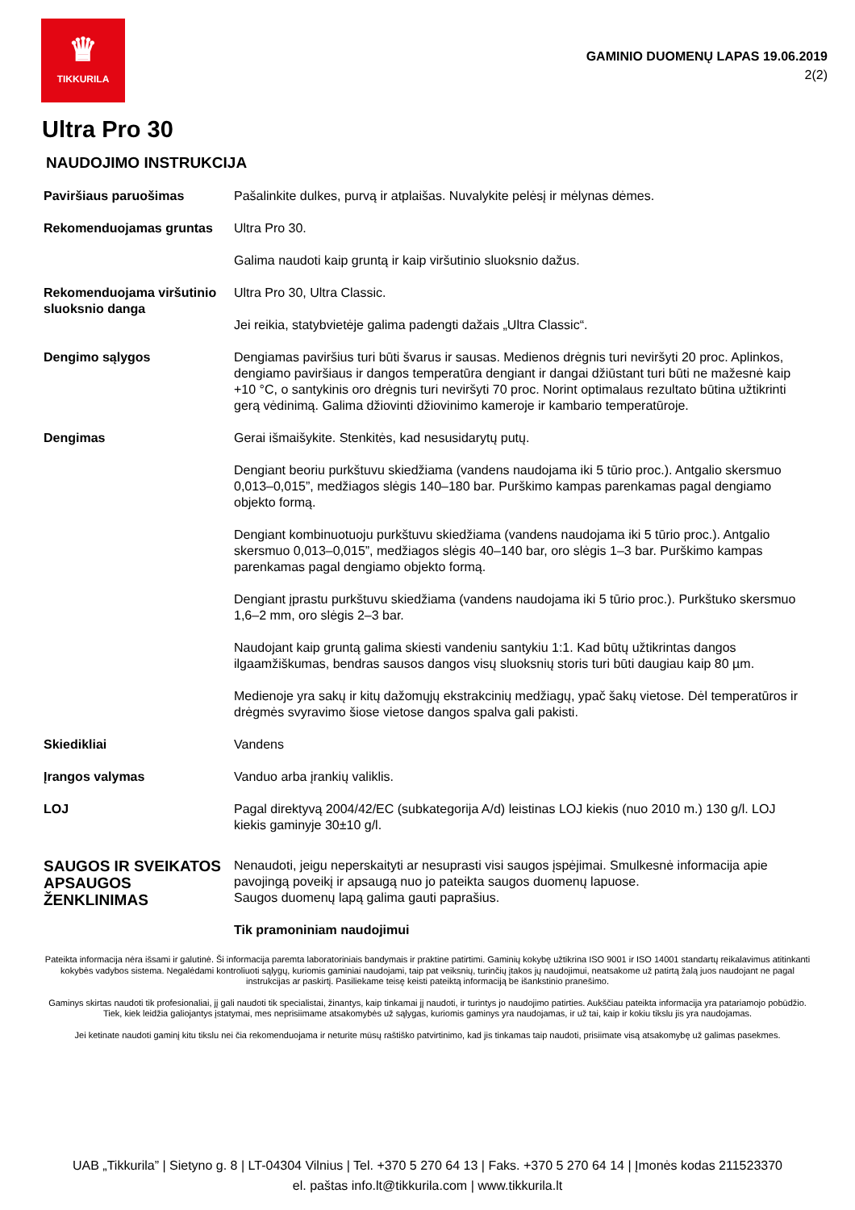♛
TIKKURILA
GAMINIO DUOMENŲ LAPAS 19.06.2019
2(2)
Ultra Pro 30
NAUDOJIMO INSTRUKCIJA
| Paviršiaus paruošimas | Pašalinkite dulkes, purvą ir atplaišas. Nuvalykite pelėsį ir mėlynas dėmes. |
| Rekomenduojamas gruntas | Ultra Pro 30. Galima naudoti kaip gruntą ir kaip viršutinio sluoksnio dažus. |
| Rekomenduojama viršutinio sluoksnio danga | Ultra Pro 30, Ultra Classic. Jei reikia, statybvietėje galima padengti dažais „Ultra Classic“. |
| Dengimo sąlygos | Dengiamas paviršius turi būti švarus ir sausas. Medienos drėgnis turi neviršyti 20 proc. Aplinkos, dengiamo paviršiaus ir dangos temperatūra dengiant ir dangai džiūstant turi būti ne mažesnė kaip +10 °C, o santykinis oro drėgnis turi neviršyti 70 proc. Norint optimalaus rezultato būtina užtikrinti gerą vėdinimą. Galima džiovinti džiovinimo kameroje ir kambario temperatūroje. |
| Dengimas | Gerai išmaišykite. Stenkitės, kad nesusidarytų putų. Dengiant beoriu purkštuvu skiedžiama (vandens naudojama iki 5 tūrio proc.). Antgalio skersmuo 0,013–0,015”, medžiagos slėgis 140–180 bar. Purškimo kampas parenkamas pagal dengiamo objekto formą. Dengiant kombinuotuoju purkštuvu skiedžiama (vandens naudojama iki 5 tūrio proc.). Antgalio skersmuo 0,013–0,015”, medžiagos slėgis 40–140 bar, oro slėgis 1–3 bar. Purškimo kampas parenkamas pagal dengiamo objekto formą. Dengiant įprastu purkštuvu skiedžiama (vandens naudojama iki 5 tūrio proc.). Purkštuko skersmuo 1,6–2 mm, oro slėgis 2–3 bar. Naudojant kaip gruntą galima skiesti vandeniu santykiu 1:1. Kad būtų užtikrintas dangos ilgaamžiškumas, bendras sausos dangos visų sluoksnių storis turi būti daugiau kaip 80 µm. Medienoje yra sakų ir kitų dažomųjų ekstrakcinių medžiagų, ypač šakų vietose. Dėl temperatūros ir drėgmės svyravimo šiose vietose dangos spalva gali pakisti. |
| Skiedikliai | Vandens |
| Įrangos valymas | Vanduo arba įrankių valiklis. |
| LOJ | Pagal direktyvą 2004/42/EC (subkategorija A/d) leistinas LOJ kiekis (nuo 2010 m.) 130 g/l. LOJ kiekis gaminyje 30±10 g/l. |
| SAUGOS IR SVEIKATOS APSAUGOS ŽENKLINIMAS | Nenaudoti, jeigu neperskaityti ar nesuprasti visi saugos įspėjimai. Smulkesnė informacija apie pavojingą poveikį ir apsaugą nuo jo pateikta saugos duomenų lapuose. Saugos duomenų lapą galima gauti paprašius. Tik pramoniniam naudojimui |
Pateikta informacija nėra išsami ir galutinė. Ši informacija paremta laboratoriniais bandymais ir praktine patirtimi. Gaminių kokybę užtikrina ISO 9001 ir ISO 14001 standartų reikalavimus atitinkanti kokybės vadybos sistema. Negalėdami kontroliuoti sąlygų, kuriomis gaminiai naudojami, taip pat veiksnių, turinčių įtakos jų naudojimui, neatsakome už patirtą žalą juos naudojant ne pagal instrukcijas ar paskirtį. Pasiliekame teisę keisti pateiktą informaciją be išankstinio pranešimo.
Gaminys skirtas naudoti tik profesionaliai, jį gali naudoti tik specialistai, žinantys, kaip tinkamai jį naudoti, ir turintys jo naudojimo patirties. Aukščiau pateikta informacija yra patariamojo pobūdžio. Tiek, kiek leidžia galiojantys įstatymai, mes neprisiimame atsakomybės už sąlygas, kuriomis gaminys yra naudojamas, ir už tai, kaip ir kokiu tikslu jis yra naudojamas.
Jei ketinate naudoti gaminį kitu tikslu nei čia rekomenduojama ir neturite mūsų raštiško patvirtinimo, kad jis tinkamas taip naudoti, prisiimate visą atsakomybę už galimas pasekmes.
UAB „Tikkurila” | Sietyno g. 8 | LT-04304 Vilnius | Tel. +370 5 270 64 13 | Faks. +370 5 270 64 14 | Įmonės kodas 211523370
el. paštas info.lt@tikkurila.com | www.tikkurila.lt